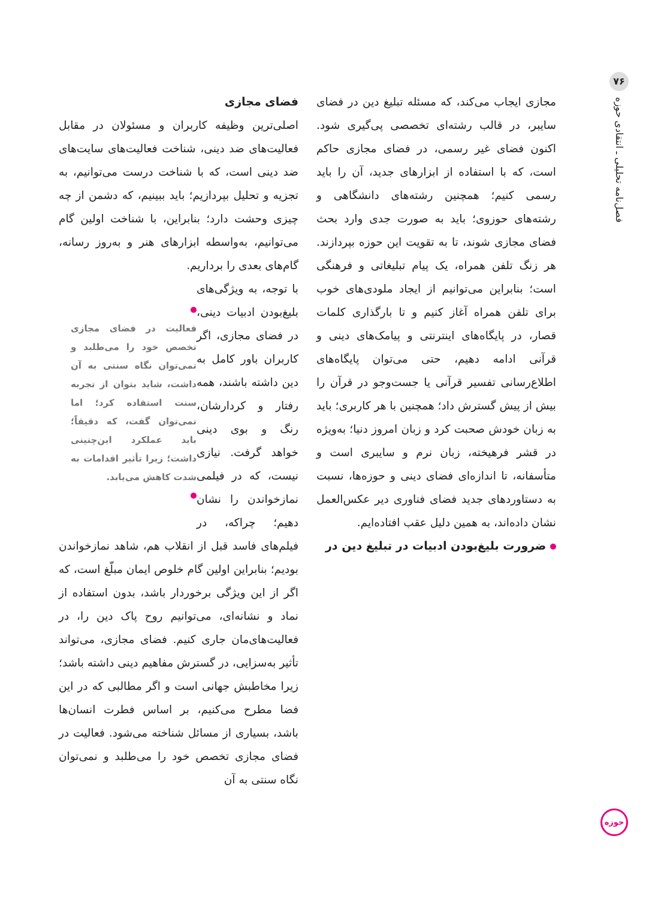۷۶
فصل‌نامه تحلیلی ـ انتقادی حوزه
مجازی ایجاب می‌کند، که مسئله تبلیغ دین در فضای سایبر، در قالب رشته‌ای تخصصی پی‌گیری شود. اکنون فضای غیر رسمی، در فضای مجازی حاکم است، که با استفاده از ابزارهای جدید، آن را باید رسمی کنیم؛ همچنین رشته‌های دانشگاهی و رشته‌های حوزوی؛ باید به صورت جدی وارد بحث فضای مجازی شوند، تا به تقویت این حوزه بپردازند. هر زنگ تلفن همراه، یک پیام تبلیغاتی و فرهنگی است؛ بنابراین می‌توانیم از ایجاد ملودی‌های خوب برای تلفن همراه آغاز کنیم و تا بارگذاری کلمات قصار، در پایگاه‌های اینترنتی و پیامک‌های دینی و قرآنی ادامه دهیم، حتی می‌توان پایگاه‌های اطلاع‌رسانی تفسیر قرآنی یا جست‌وجو در قرآن را بیش از پیش گسترش داد؛ همچنین با هر کاربری؛ باید به زبان خودش صحبت کرد و زبان امروز دنیا؛ به‌ویژه در قشر فرهیخته، زبان نرم و سایبری است و متأسفانه، تا اندازه‌ای فضای دینی و حوزه‌ها، نسبت به دستاوردهای جدید فضای فناوری دیر عکس‌العمل نشان داده‌اند، به همین دلیل عقب افتاده‌ایم.
ضرورت بلیغ‌بودن ادبیات در تبلیغ دین در
فضای مجازی
اصلی‌ترین وظیفه کاربران و مسئولان در مقابل فعالیت‌های ضد دینی، شناخت فعالیت‌های سایت‌های ضد دینی است، که با شناخت درست می‌توانیم، به تجزیه و تحلیل بپردازیم؛ باید ببینیم، که دشمن از چه چیزی وحشت دارد؛ بنابراین، با شناخت اولین گام می‌توانیم، به‌واسطه ابزارهای هنر و به‌روز رسانه، گام‌های بعدی را برداریم.
فعالیت در فضای مجازی تخصص خود را می‌طلبد و نمی‌توان نگاه سنتی به آن داشت، شاید بتوان از تجربه سنت استفاده کرد؛ اما نمی‌توان گفت، که دقیقاً؛ باید عملکرد این‌چنینی داشت؛ زیرا تأثیر اقدامات به شدت کاهش می‌یابد.
با توجه، به ویژگی‌های بلیغ‌بودن ادبیات دینی، در فضای مجازی، اگر کاربران باور کامل به دین داشته باشند، همه رفتار و کردارشان، رنگ و بوی دینی خواهد گرفت. نیازی نیست، که در فیلمی نمازخواندن را نشان دهیم؛ چراکه، در فیلم‌های فاسد قبل از انقلاب هم، شاهد نمازخواندن بودیم؛ بنابراین اولین گام خلوص ایمان مبلّغ است، که اگر از این ویژگی برخوردار باشد، بدون استفاده از نماد و نشانه‌ای، می‌توانیم روح پاک دین را، در فعالیت‌های‌مان جاری کنیم. فضای مجازی، می‌تواند تأثیر به‌سزایی، در گسترش مفاهیم دینی داشته باشد؛ زیرا مخاطبش جهانی است و اگر مطالبی که در این فضا مطرح می‌کنیم، بر اساس فطرت انسان‌ها باشد، بسیاری از مسائل شناخته می‌شود. فعالیت در فضای مجازی تخصص خود را می‌طلبد و نمی‌توان نگاه سنتی به آن
حوزه